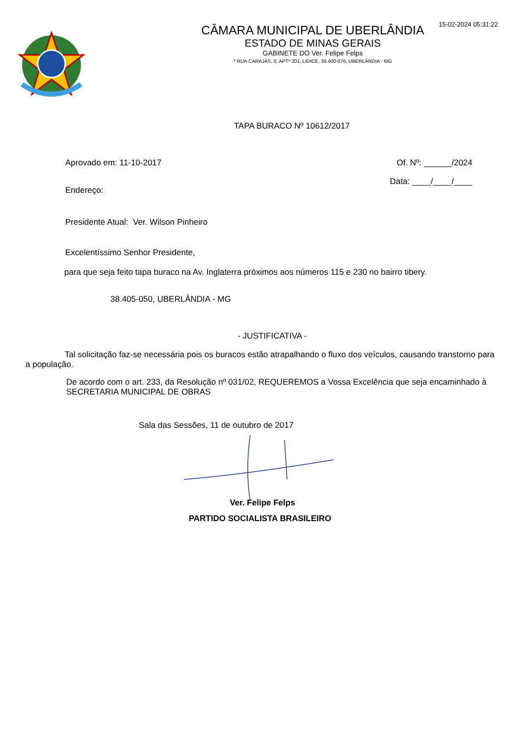15-02-2024 05:31:22
CÂMARA MUNICIPAL DE UBERLÂNDIA
ESTADO DE MINAS GERAIS
GABINETE DO Ver. Felipe Felps
* RUA CARAJÁS, 0, APTº 201, LIDICE, 38.400-076, UBERLÂNDIA - MG
TAPA BURACO Nº 10612/2017
Aprovado em: 11-10-2017 Of. Nº: ______/2024
Endereço: Data: ____/____/____
Presidente Atual: Ver. Wilson Pinheiro
Excelentíssimo Senhor Presidente,
para que seja feito tapa buraco na Av. Inglaterra próximos aos números 115 e 230 no bairro tibery.
38.405-050, UBERLÂNDIA - MG
- JUSTIFICATIVA -
Tal solicitação faz-se necessária pois os buracos estão atrapalhando o fluxo dos veículos, causando transtorno para a população.
De acordo com o art. 233, da Resolução nº 031/02, REQUEREMOS a Vossa Excelência que seja encaminhado à SECRETARIA MUNICIPAL DE OBRAS
Sala das Sessões, 11 de outubro de 2017
Ver. Felipe Felps
PARTIDO SOCIALISTA BRASILEIRO